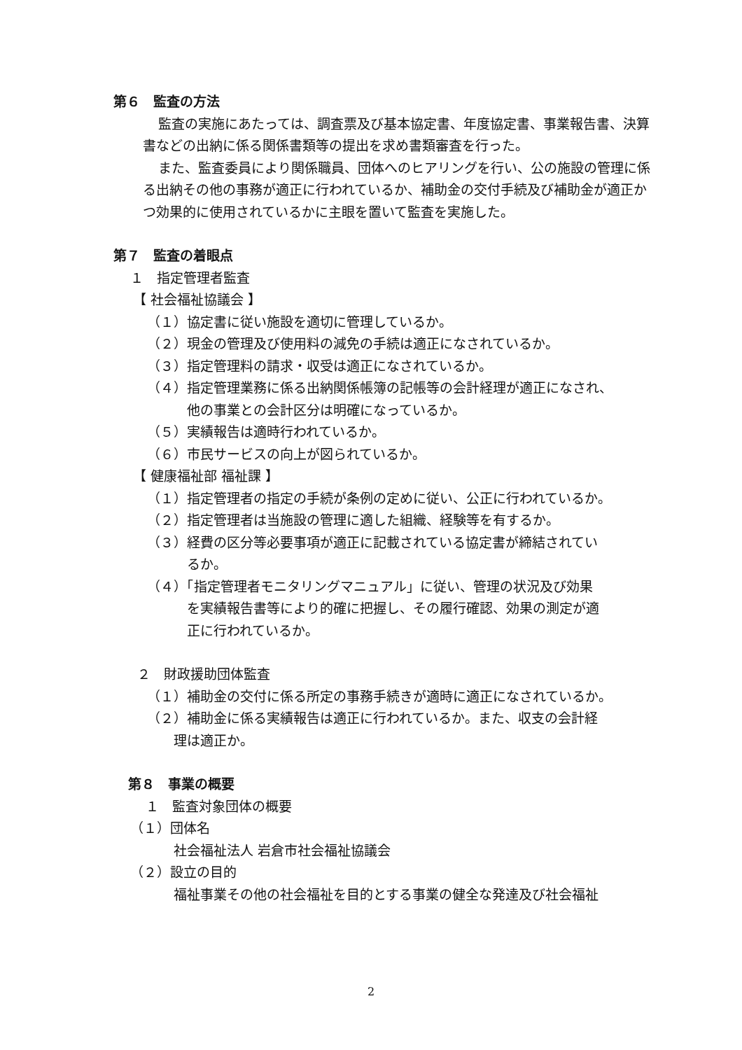第６　監査の方法
監査の実施にあたっては、調査票及び基本協定書、年度協定書、事業報告書、決算書などの出納に係る関係書類等の提出を求め書類審査を行った。
また、監査委員により関係職員、団体へのヒアリングを行い、公の施設の管理に係る出納その他の事務が適正に行われているか、補助金の交付手続及び補助金が適正かつ効果的に使用されているかに主眼を置いて監査を実施した。
第７　監査の着眼点
１　指定管理者監査
【 社会福祉協議会 】
（１）協定書に従い施設を適切に管理しているか。
（２）現金の管理及び使用料の減免の手続は適正になされているか。
（３）指定管理料の請求・収受は適正になされているか。
（４）指定管理業務に係る出納関係帳簿の記帳等の会計経理が適正になされ、
他の事業との会計区分は明確になっているか。
（５）実績報告は適時行われているか。
（６）市民サービスの向上が図られているか。
【 健康福祉部 福祉課 】
（１）指定管理者の指定の手続が条例の定めに従い、公正に行われているか。
（２）指定管理者は当施設の管理に適した組織、経験等を有するか。
（３）経費の区分等必要事項が適正に記載されている協定書が締結されてい
るか。
（４）「指定管理者モニタリングマニュアル」に従い、管理の状況及び効果
を実績報告書等により的確に把握し、その履行確認、効果の測定が適
正に行われているか。
２　財政援助団体監査
（１）補助金の交付に係る所定の事務手続きが適時に適正になされているか。
（２）補助金に係る実績報告は適正に行われているか。また、収支の会計経
理は適正か。
第８　事業の概要
１　監査対象団体の概要
（１）団体名
社会福祉法人 岩倉市社会福祉協議会
（２）設立の目的
福祉事業その他の社会福祉を目的とする事業の健全な発達及び社会福祉
2